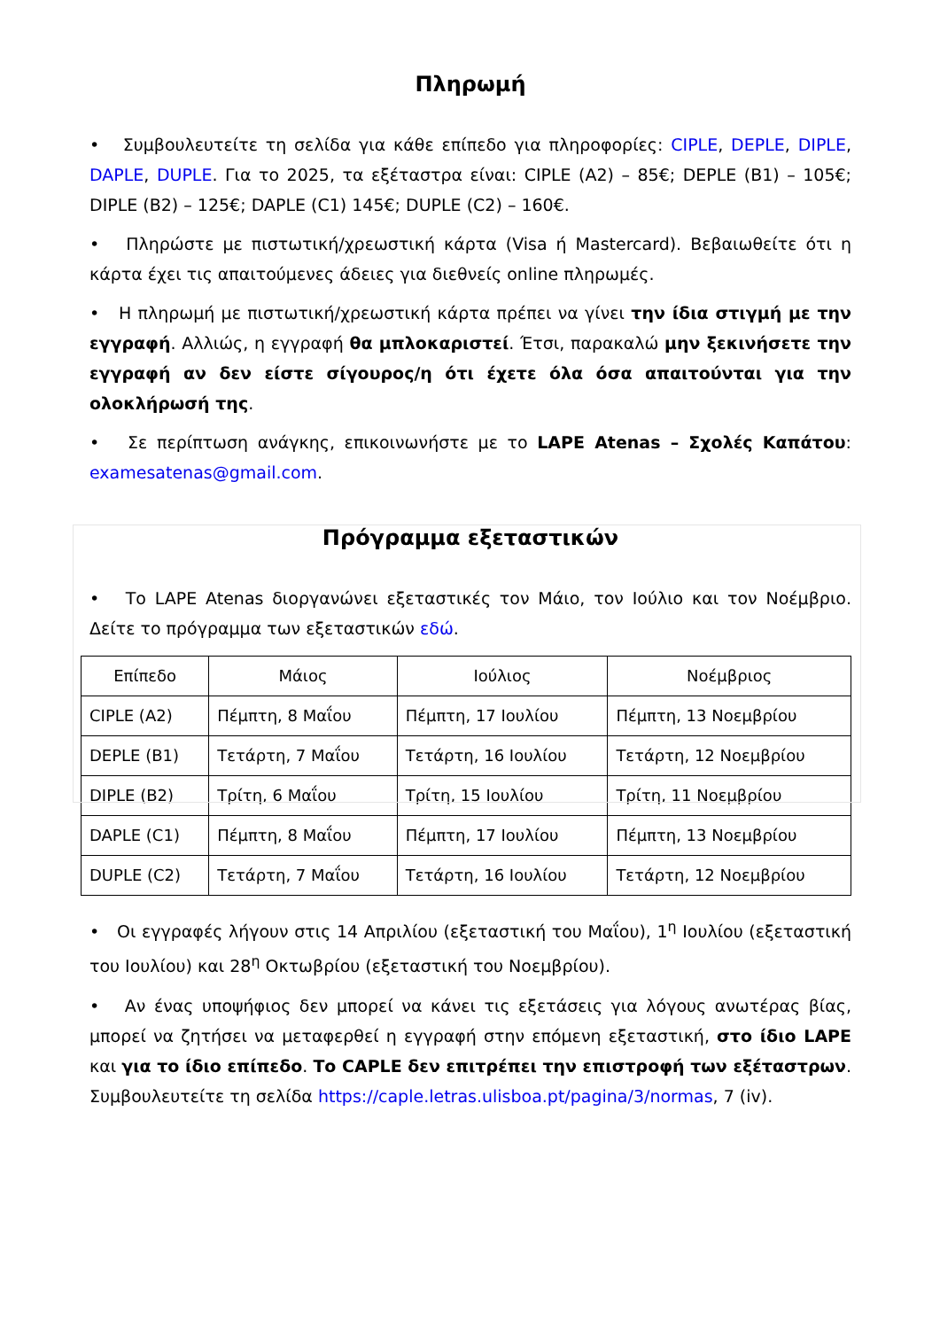Πληρωμή
• Συμβουλευτείτε τη σελίδα για κάθε επίπεδο για πληροφορίες: CIPLE, DEPLE, DIPLE, DAPLE, DUPLE. Για το 2025, τα εξέταστρα είναι: CIPLE (A2) – 85€; DEPLE (B1) – 105€; DIPLE (B2) – 125€; DAPLE (C1) 145€; DUPLE (C2) – 160€.
• Πληρώστε με πιστωτική/χρεωστική κάρτα (Visa ή Mastercard). Βεβαιωθείτε ότι η κάρτα έχει τις απαιτούμενες άδειες για διεθνείς online πληρωμές.
• Η πληρωμή με πιστωτική/χρεωστική κάρτα πρέπει να γίνει την ίδια στιγμή με την εγγραφή. Αλλιώς, η εγγραφή θα μπλοκαριστεί. Έτσι, παρακαλώ μην ξεκινήσετε την εγγραφή αν δεν είστε σίγουρος/η ότι έχετε όλα όσα απαιτούνται για την ολοκλήρωσή της.
• Σε περίπτωση ανάγκης, επικοινωνήστε με το LAPE Atenas – Σχολές Καπάτου: examesatenas@gmail.com.
Πρόγραμμα εξεταστικών
• Το LAPE Atenas διοργανώνει εξεταστικές τον Μάιο, τον Ιούλιο και τον Νοέμβριο. Δείτε το πρόγραμμα των εξεταστικών εδώ.
| Επίπεδο | Μάιος | Ιούλιος | Νοέμβριος |
| --- | --- | --- | --- |
| CIPLE (A2) | Πέμπτη, 8 Μαΐου | Πέμπτη, 17 Ιουλίου | Πέμπτη, 13 Νοεμβρίου |
| DEPLE (B1) | Τετάρτη, 7 Μαΐου | Τετάρτη, 16 Ιουλίου | Τετάρτη, 12 Νοεμβρίου |
| DIPLE (B2) | Τρίτη, 6 Μαΐου | Τρίτη, 15 Ιουλίου | Τρίτη, 11 Νοεμβρίου |
| DAPLE (C1) | Πέμπτη, 8 Μαΐου | Πέμπτη, 17 Ιουλίου | Πέμπτη, 13 Νοεμβρίου |
| DUPLE (C2) | Τετάρτη, 7 Μαΐου | Τετάρτη, 16 Ιουλίου | Τετάρτη, 12 Νοεμβρίου |
• Οι εγγραφές λήγουν στις 14 Απριλίου (εξεταστική του Μαΐου), 1<sup>η</sup> Ιουλίου (εξεταστική του Ιουλίου) και 28<sup>η</sup> Οκτωβρίου (εξεταστική του Νοεμβρίου).
• Αν ένας υποψήφιος δεν μπορεί να κάνει τις εξετάσεις για λόγους ανωτέρας βίας, μπορεί να ζητήσει να μεταφερθεί η εγγραφή στην επόμενη εξεταστική, στο ίδιο LAPE και για το ίδιο επίπεδο. Το CAPLE δεν επιτρέπει την επιστροφή των εξέταστρων. Συμβουλευτείτε τη σελίδα https://caple.letras.ulisboa.pt/pagina/3/normas, 7 (iv).